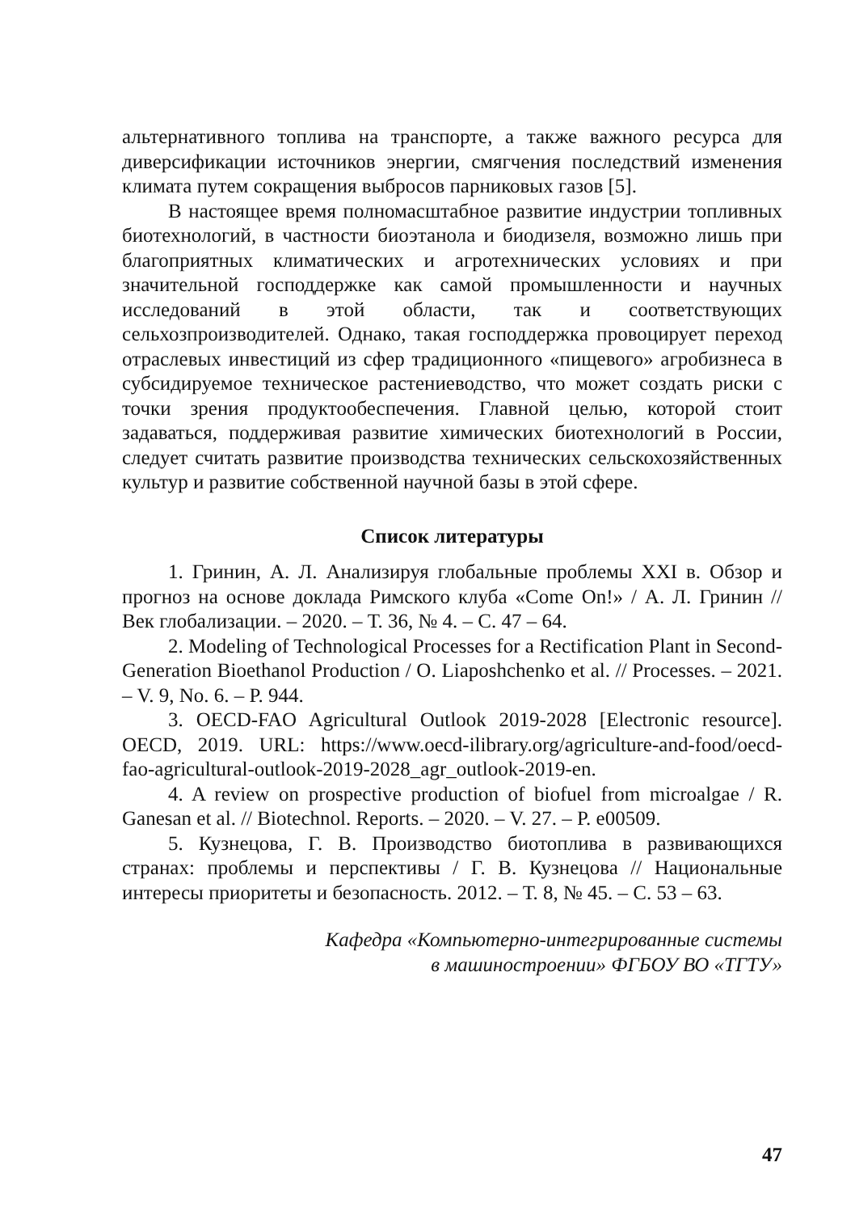альтернативного топлива на транспорте, а также важного ресурса для диверсификации источников энергии, смягчения последствий изменения климата путем сокращения выбросов парниковых газов [5].
В настоящее время полномасштабное развитие индустрии топливных биотехнологий, в частности биоэтанола и биодизеля, возможно лишь при благоприятных климатических и агротехнических условиях и при значительной господдержке как самой промышленности и научных исследований в этой области, так и соответствующих сельхозпроизводителей. Однако, такая господдержка провоцирует переход отраслевых инвестиций из сфер традиционного «пищевого» агробизнеса в субсидируемое техническое растениеводство, что может создать риски с точки зрения продуктообеспечения. Главной целью, которой стоит задаваться, поддерживая развитие химических биотехнологий в России, следует считать развитие производства технических сельскохозяйственных культур и развитие собственной научной базы в этой сфере.
Список литературы
1. Гринин, А. Л. Анализируя глобальные проблемы XXI в. Обзор и прогноз на основе доклада Римского клуба «Come On!» / А. Л. Гринин // Век глобализации. – 2020. – Т. 36, № 4. – С. 47 – 64.
2. Modeling of Technological Processes for a Rectification Plant in Second-Generation Bioethanol Production / O. Liaposhchenko et al. // Processes. – 2021. – V. 9, No. 6. – P. 944.
3. OECD-FAO Agricultural Outlook 2019-2028 [Electronic resource]. OECD, 2019. URL: https://www.oecd-ilibrary.org/agriculture-and-food/oecd-fao-agricultural-outlook-2019-2028_agr_outlook-2019-en.
4. A review on prospective production of biofuel from microalgae / R. Ganesan et al. // Biotechnol. Reports. – 2020. – V. 27. – P. e00509.
5. Кузнецова, Г. В. Производство биотоплива в развивающихся странах: проблемы и перспективы / Г. В. Кузнецова // Национальные интересы приоритеты и безопасность. 2012. – Т. 8, № 45. – С. 53 – 63.
Кафедра «Компьютерно-интегрированные системы
в машиностроении» ФГБОУ ВО «ТГТУ»
47